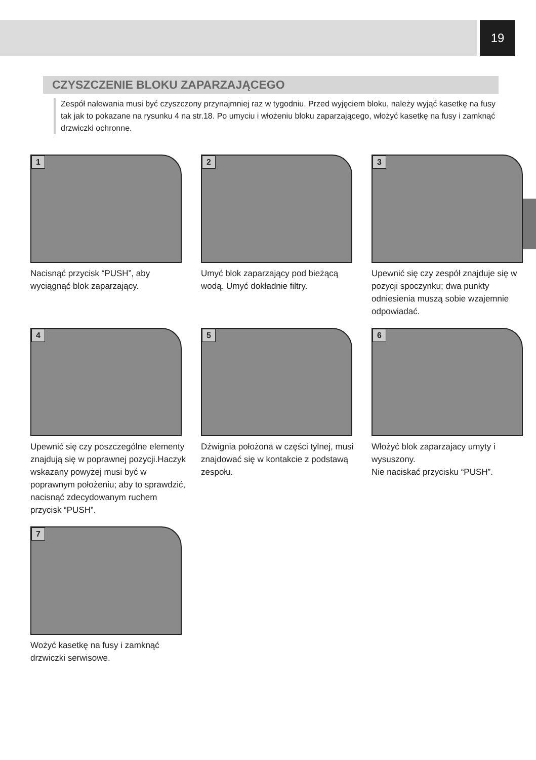19
CZYSZCZENIE BLOKU ZAPARZAJĄCEGO
Zespół nalewania musi być czyszczony przynajmniej raz w tygodniu. Przed wyjęciem bloku, należy wyjąć kasetkę na fusy tak jak to pokazane na rysunku 4 na str.18. Po umyciu i włożeniu bloku zaparzającego, włożyć kasetkę na fusy i zamknąć drzwiczki ochronne.
1
Nacisnąć przycisk “PUSH”, aby wyciągnąć blok zaparzający.
2
Umyć blok zaparzający pod bieżącą wodą. Umyć dokładnie filtry.
3
Upewnić się czy zespół znajduje się w pozycji spoczynku; dwa punkty odniesienia muszą sobie wzajemnie odpowiadać.
4
Upewnić się czy poszczególne elementy znajdują się w poprawnej pozycji.Haczyk wskazany powyżej musi być w poprawnym położeniu; aby to sprawdzić, nacisnąć zdecydowanym ruchem przycisk “PUSH”.
5
Dźwignia położona w części tylnej, musi znajdować się w kontakcie z podstawą zespołu.
6
Włożyć blok zaparzajacy umyty i wysuszony.
Nie naciskać przycisku “PUSH”.
7
Wożyć kasetkę na fusy i zamknąć drzwiczki serwisowe.